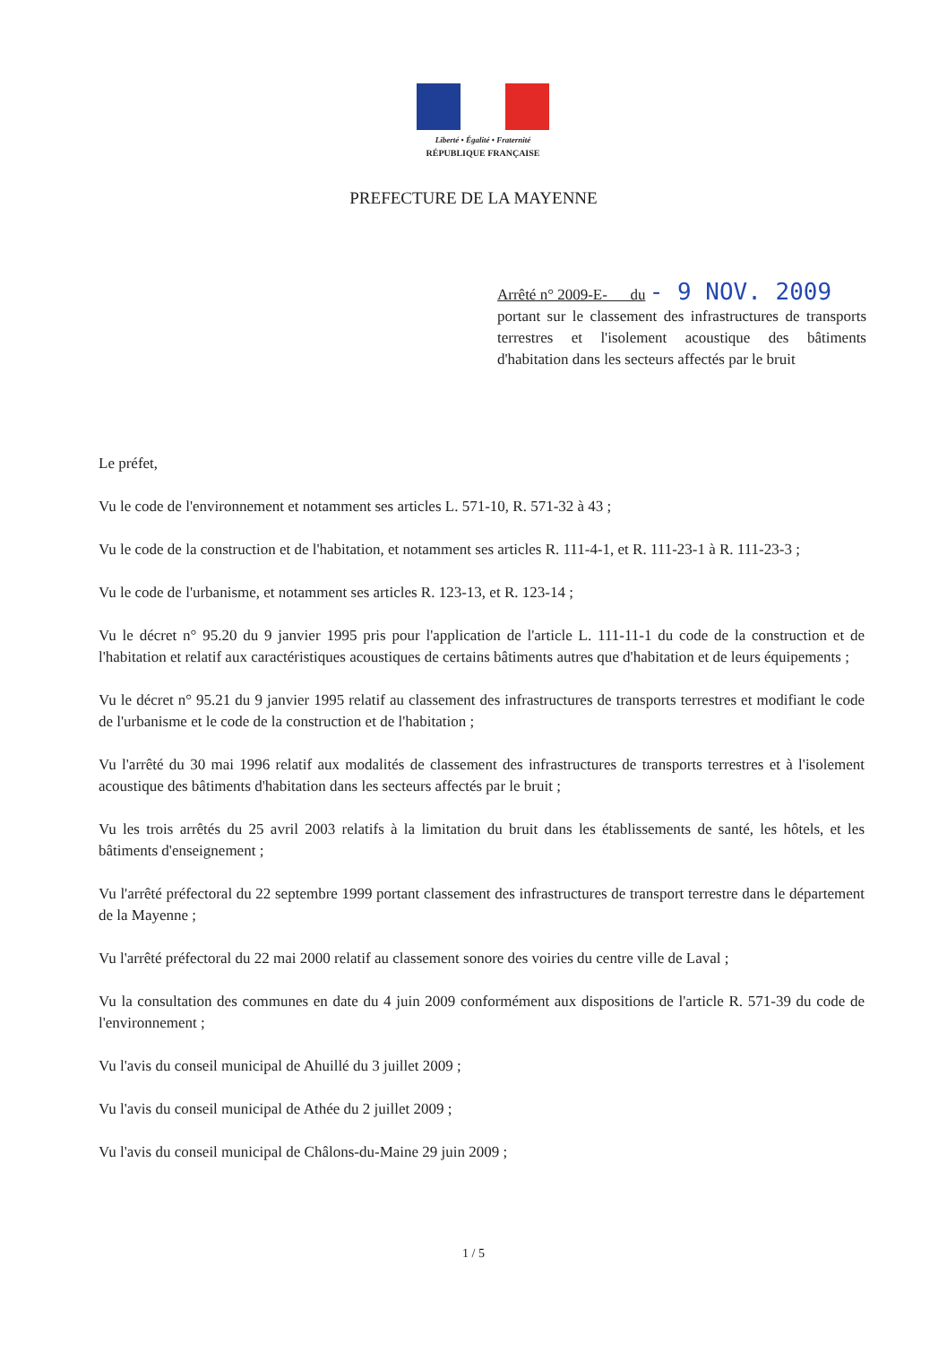Liberté • Égalité • Fraternité
RÉPUBLIQUE FRANÇAISE
PREFECTURE DE LA MAYENNE
Arrêté n° 2009-E- du - 9 NOV. 2009
portant sur le classement des infrastructures de transports terrestres et l'isolement acoustique des bâtiments d'habitation dans les secteurs affectés par le bruit
Le préfet,
Vu le code de l'environnement et notamment ses articles L. 571-10, R. 571-32 à 43 ;
Vu le code de la construction et de l'habitation, et notamment ses articles R. 111-4-1, et R. 111-23-1 à R. 111-23-3 ;
Vu le code de l'urbanisme, et notamment ses articles R. 123-13, et R. 123-14 ;
Vu le décret n° 95.20 du 9 janvier 1995 pris pour l'application de l'article L. 111-11-1 du code de la construction et de l'habitation et relatif aux caractéristiques acoustiques de certains bâtiments autres que d'habitation et de leurs équipements ;
Vu le décret n° 95.21 du 9 janvier 1995 relatif au classement des infrastructures de transports terrestres et modifiant le code de l'urbanisme et le code de la construction et de l'habitation ;
Vu l'arrêté du 30 mai 1996 relatif aux modalités de classement des infrastructures de transports terrestres et à l'isolement acoustique des bâtiments d'habitation dans les secteurs affectés par le bruit ;
Vu les trois arrêtés du 25 avril 2003 relatifs à la limitation du bruit dans les établissements de santé, les hôtels, et les bâtiments d'enseignement ;
Vu l'arrêté préfectoral du 22 septembre 1999 portant classement des infrastructures de transport terrestre dans le département de la Mayenne ;
Vu l'arrêté préfectoral du 22 mai 2000 relatif au classement sonore des voiries du centre ville de Laval ;
Vu la consultation des communes en date du 4 juin 2009 conformément aux dispositions de l'article R. 571-39 du code de l'environnement ;
Vu l'avis du conseil municipal de Ahuillé du 3 juillet 2009 ;
Vu l'avis du conseil municipal de Athée du 2 juillet 2009 ;
Vu l'avis du conseil municipal de Châlons-du-Maine 29 juin 2009 ;
1 / 5